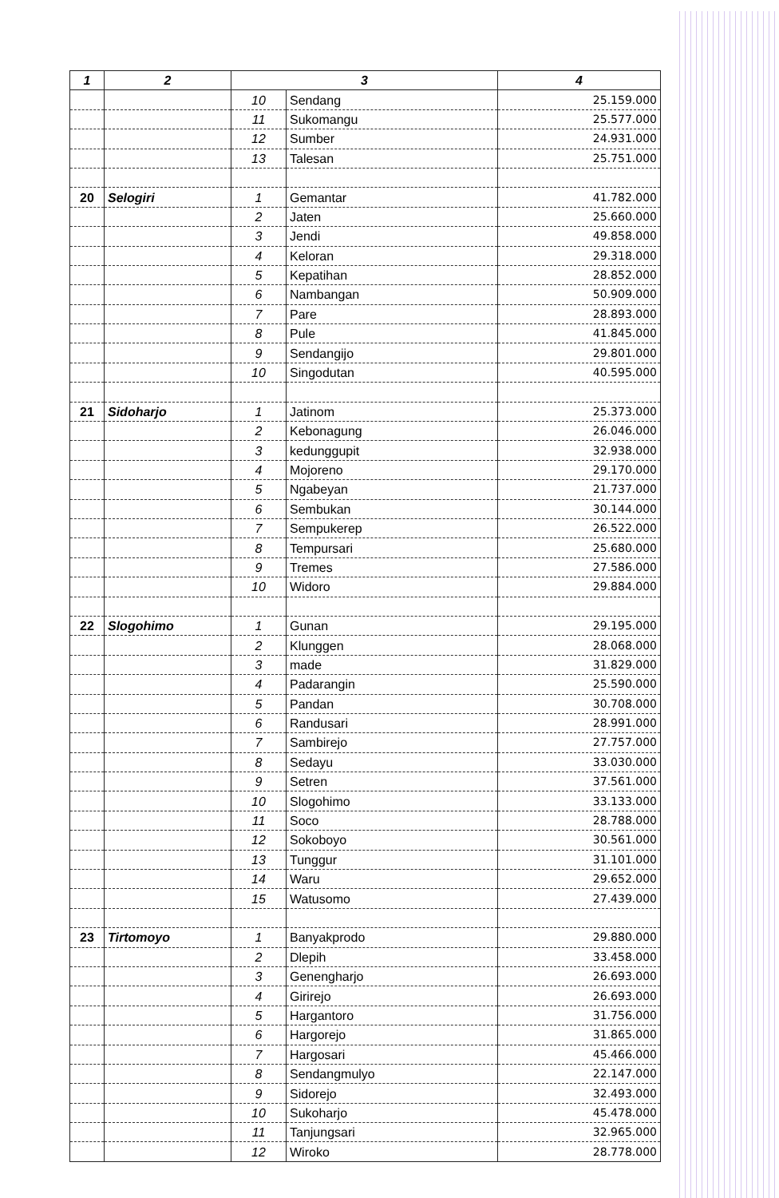| 1 | 2 | 3 | | 4 |
| --- | --- | --- | --- | --- |
| | | 10 | Sendang | 25.159.000 |
| | | 11 | Sukomangu | 25.577.000 |
| | | 12 | Sumber | 24.931.000 |
| | | 13 | Talesan | 25.751.000 |
| 20 | Selogiri | 1 | Gemantar | 41.782.000 |
| | | 2 | Jaten | 25.660.000 |
| | | 3 | Jendi | 49.858.000 |
| | | 4 | Keloran | 29.318.000 |
| | | 5 | Kepatihan | 28.852.000 |
| | | 6 | Nambangan | 50.909.000 |
| | | 7 | Pare | 28.893.000 |
| | | 8 | Pule | 41.845.000 |
| | | 9 | Sendangijo | 29.801.000 |
| | | 10 | Singodutan | 40.595.000 |
| 21 | Sidoharjo | 1 | Jatinom | 25.373.000 |
| | | 2 | Kebonagung | 26.046.000 |
| | | 3 | kedunggupit | 32.938.000 |
| | | 4 | Mojoreno | 29.170.000 |
| | | 5 | Ngabeyan | 21.737.000 |
| | | 6 | Sembukan | 30.144.000 |
| | | 7 | Sempukerep | 26.522.000 |
| | | 8 | Tempursari | 25.680.000 |
| | | 9 | Tremes | 27.586.000 |
| | | 10 | Widoro | 29.884.000 |
| 22 | Slogohimo | 1 | Gunan | 29.195.000 |
| | | 2 | Klunggen | 28.068.000 |
| | | 3 | made | 31.829.000 |
| | | 4 | Padarangin | 25.590.000 |
| | | 5 | Pandan | 30.708.000 |
| | | 6 | Randusari | 28.991.000 |
| | | 7 | Sambirejo | 27.757.000 |
| | | 8 | Sedayu | 33.030.000 |
| | | 9 | Setren | 37.561.000 |
| | | 10 | Slogohimo | 33.133.000 |
| | | 11 | Soco | 28.788.000 |
| | | 12 | Sokoboyo | 30.561.000 |
| | | 13 | Tunggur | 31.101.000 |
| | | 14 | Waru | 29.652.000 |
| | | 15 | Watusomo | 27.439.000 |
| 23 | Tirtomoyo | 1 | Banyakprodo | 29.880.000 |
| | | 2 | Dlepih | 33.458.000 |
| | | 3 | Genengharjo | 26.693.000 |
| | | 4 | Girirejo | 26.693.000 |
| | | 5 | Hargantoro | 31.756.000 |
| | | 6 | Hargorejo | 31.865.000 |
| | | 7 | Hargosari | 45.466.000 |
| | | 8 | Sendangmulyo | 22.147.000 |
| | | 9 | Sidorejo | 32.493.000 |
| | | 10 | Sukoharjo | 45.478.000 |
| | | 11 | Tanjungsari | 32.965.000 |
| | | 12 | Wiroko | 28.778.000 |